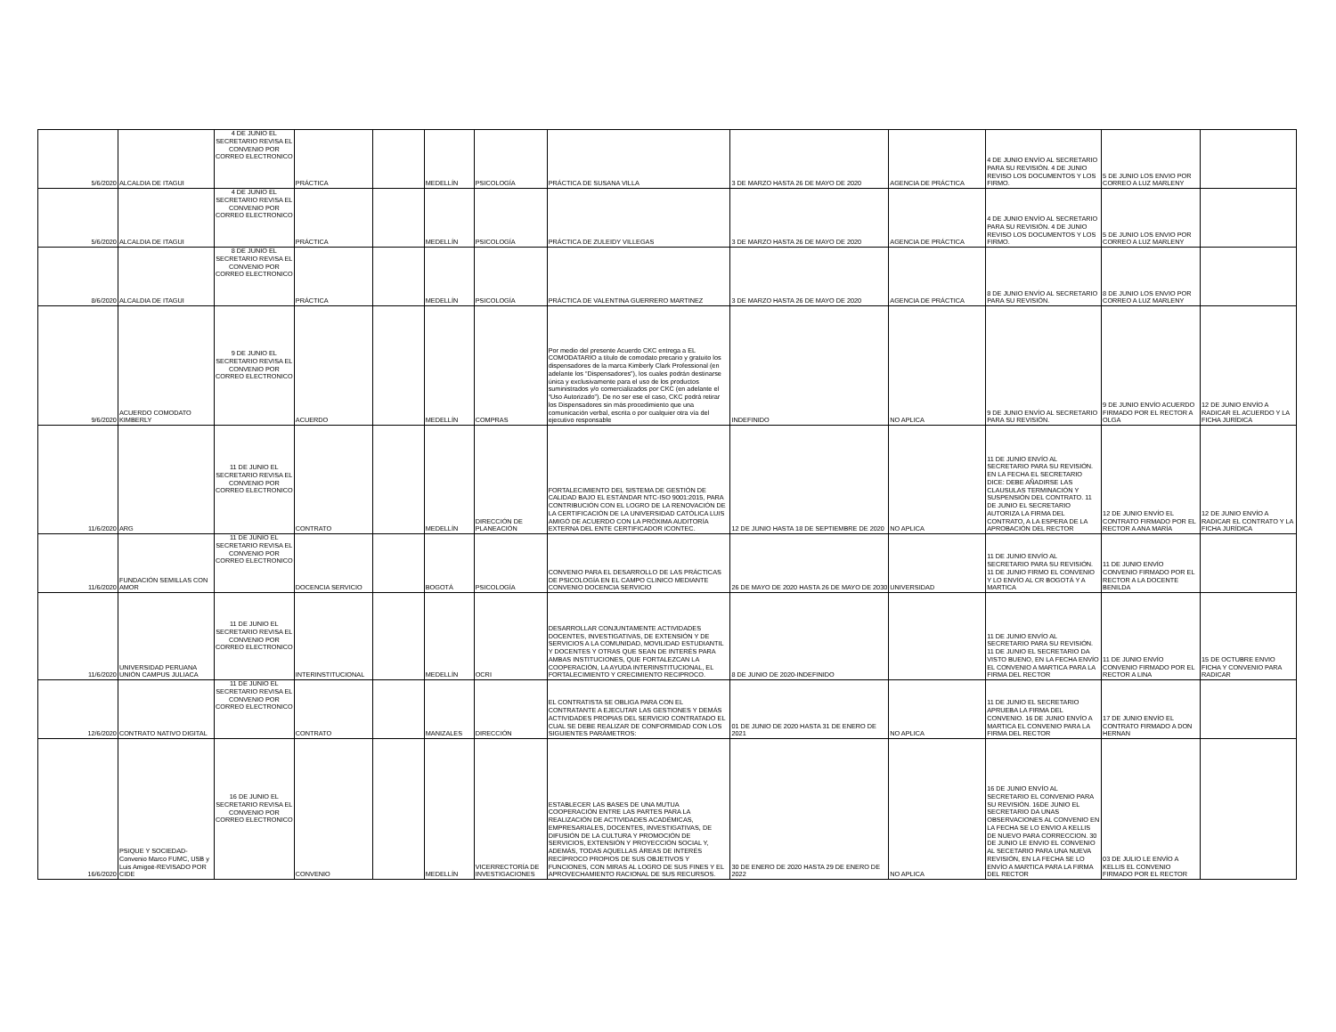| 5/6/2020 | ALCALDIA DE ITAGUI | 4 DE JUNIO EL SECRETARIO REVISA EL CONVENIO POR CORREO ELECTRONICO | PRÁCTICA | | MEDELLÍN | PSICOLOGÍA | PRÁCTICA DE SUSANA VILLA | 3 DE MARZO HASTA 26 DE MAYO DE 2020 | AGENCIA DE PRÁCTICA | 4 DE JUNIO ENVÍO AL SECRETARIO PARA SU REVISIÓN. 4 DE JUNIO REVISO LOS DOCUMENTOS Y LOS FIRMO. | 5 DE JUNIO LOS ENVIO POR CORREO A LUZ MARLENY | |
| 5/6/2020 | ALCALDIA DE ITAGUI | 4 DE JUNIO EL SECRETARIO REVISA EL CONVENIO POR CORREO ELECTRONICO | PRÁCTICA | | MEDELLÍN | PSICOLOGÍA | PRÁCTICA DE ZULEIDY VILLEGAS | 3 DE MARZO HASTA 26 DE MAYO DE 2020 | AGENCIA DE PRÁCTICA | 4 DE JUNIO ENVÍO AL SECRETARIO PARA SU REVISIÓN. 4 DE JUNIO REVISO LOS DOCUMENTOS Y LOS FIRMO. | 5 DE JUNIO LOS ENVIO POR CORREO A LUZ MARLENY | |
| 8/6/2020 | ALCALDIA DE ITAGUI | 8 DE JUNIO EL SECRETARIO REVISA EL CONVENIO POR CORREO ELECTRONICO | PRÁCTICA | | MEDELLÍN | PSICOLOGÍA | PRÁCTICA DE VALENTINA GUERRERO MARTINEZ | 3 DE MARZO HASTA 26 DE MAYO DE 2020 | AGENCIA DE PRÁCTICA | 8 DE JUNIO ENVÍO AL SECRETARIO PARA SU REVISIÓN. | 8 DE JUNIO LOS ENVIO POR CORREO A LUZ MARLENY | |
| 9/6/2020 | ACUERDO COMODATO KIMBERLY | 9 DE JUNIO EL SECRETARIO REVISA EL CONVENIO POR CORREO ELECTRONICO | ACUERDO | | MEDELLÍN | COMPRAS | Por medio del presente Acuerdo CKC entrega a EL COMODATARIO a título de comodato precario y gratuito los dispensadores de la marca Kimberly Clark Professional (en adelante los “Dispensadores”), los cuales podrán destinarse única y exclusivamente para el uso de los productos suministrados y/o comercializados por CKC (en adelante el “Uso Autorizado”). De no ser ese el caso, CKC podrá retirar los Dispensadores sin más procedimiento que una comunicación verbal, escrita o por cualquier otra vía del ejecutivo responsable | INDEFINIDO | NO APLICA | 9 DE JUNIO ENVÍO AL SECRETARIO PARA SU REVISIÓN. | 9 DE JUNIO ENVÍO ACUERDO FIRMADO POR EL RECTOR A OLGA | 12 DE JUNIO ENVÍO A RADICAR EL ACUERDO Y LA FICHA JURÍDICA |
| 11/6/2020 | ARG | 11 DE JUNIO EL SECRETARIO REVISA EL CONVENIO POR CORREO ELECTRONICO | CONTRATO | | MEDELLÍN | DIRECCIÓN DE PLANEACIÓN | FORTALECIMIENTO DEL SISTEMA DE GESTIÓN DE CALIDAD BAJO EL ESTÁNDAR NTC-ISO 9001:2015, PARA CONTRIBUCIÓN CON EL LOGRO DE LA RENOVACIÓN DE LA CERTIFICACIÓN DE LA UNIVERSIDAD CATÓLICA LUIS AMIGÓ DE ACUERDO CON LA PRÓXIMA AUDITORÍA EXTERNA DEL ENTE CERTIFICADOR ICONTEC. | 12 DE JUNIO HASTA 18 DE SEPTIEMBRE DE 2020 | NO APLICA | 11 DE JUNIO ENVÍO AL SECRETARIO PARA SU REVISIÓN. EN LA FECHA EL SECRETARIO DICE: DEBE AÑADIRSE LAS CLAUSULAS TERMINACIÓN Y SUSPENSIÓN DEL CONTRATO. 11 DE JUNIO EL SECRETARIO AUTORIZA LA FIRMA DEL CONTRATO, A LA ESPERA DE LA APROBACIÓN DEL RECTOR | 12 DE JUNIO ENVÍO EL CONTRATO FIRMADO POR EL RECTOR A ANA MARÍA | 12 DE JUNIO ENVÍO A RADICAR EL CONTRATO Y LA FICHA JURÍDICA |
| 11/6/2020 | FUNDACIÓN SEMILLAS CON AMOR | 11 DE JUNIO EL SECRETARIO REVISA EL CONVENIO POR CORREO ELECTRONICO | DOCENCIA SERVICIO | | BOGOTÁ | PSICOLOGÍA | CONVENIO PARA EL DESARROLLO DE LAS PRÁCTICAS DE PSICOLOGÍA EN EL CAMPO CLINICO MEDIANTE CONVENIO DOCENCIA SERVICIO | 26 DE MAYO DE 2020 HASTA 26 DE MAYO DE 2030 | UNIVERSIDAD | 11 DE JUNIO ENVÍO AL SECRETARIO PARA SU REVISIÓN. 11 DE JUNIO FIRMO EL CONVENIO Y LO ENVÍO AL CR BOGOTÁ Y A MARTICA | 11 DE JUNIO ENVÍO CONVENIO FIRMADO POR EL RECTOR A LA DOCENTE BENILDA | |
| 11/6/2020 | UNIVERSIDAD PERUANA UNIÓN CAMPUS JULIACA | 11 DE JUNIO EL SECRETARIO REVISA EL CONVENIO POR CORREO ELECTRONICO | INTERINSTITUCIONAL | | MEDELLÍN | OCRI | DESARROLLAR CONJUNTAMENTE ACTIVIDADES DOCENTES, INVESTIGATIVAS, DE EXTENSIÓN Y DE SERVICIOS A LA COMUNIDAD, MOVILIDAD ESTUDIANTIL Y DOCENTES Y OTRAS QUE SEAN DE INTERÉS PARA AMBAS INSTITUCIONES, QUE FORTALEZCAN LA COOPERACIÓN, LA AYUDA INTERINSTITUCIONAL, EL FORTALECIMIENTO Y CRECIMIENTO RECIPROCO. | 8 DE JUNIO DE 2020-INDEFINIDO | | 11 DE JUNIO ENVÍO AL SECRETARIO PARA SU REVISIÓN. 11 DE JUNIO EL SECRETARIO DA VISTO BUENO, EN LA FECHA ENVÍO EL CONVENIO A MARTICA PARA LA FIRMA DEL RECTOR | 11 DE JUNIO ENVÍO CONVENIO FIRMADO POR EL RECTOR A LINA | 15 DE OCTUBRE ENVIO FICHA Y CONVENIO PARA RADICAR |
| 12/6/2020 | CONTRATO NATIVO DIGITAL | 11 DE JUNIO EL SECRETARIO REVISA EL CONVENIO POR CORREO ELECTRONICO | CONTRATO | | MANIZALES | DIRECCIÓN | EL CONTRATISTA SE OBLIGA PARA CON EL CONTRATANTE A EJECUTAR LAS GESTIONES Y DEMÁS ACTIVIDADES PROPIAS DEL SERVICIO CONTRATADO EL CUAL SE DEBE REALIZAR DE CONFORMIDAD CON LOS SIGUIENTES PARÁMETROS: | 01 DE JUNIO DE 2020 HASTA 31 DE ENERO DE 2021 | NO APLICA | 11 DE JUNIO EL SECRETARIO APRUEBA LA FIRMA DEL CONVENIO. 16 DE JUNIO ENVÍO A MARTICA EL CONVENIO PARA LA FIRMA DEL RECTOR | 17 DE JUNIO ENVÍO EL CONTRATO FIRMADO A DON HERNAN | |
| 16/6/2020 | PSIQUE Y SOCIEDAD-Convenio Marco FUMC, USB y Luis Amigoē-REVISADO POR CIDE | 16 DE JUNIO EL SECRETARIO REVISA EL CONVENIO POR CORREO ELECTRONICO | CONVENIO | | MEDELLÍN | VICERRECTORÍA DE INVESTIGACIONES | ESTABLECER LAS BASES DE UNA MUTUA COOPERACIÓN ENTRE LAS PARTES PARA LA REALIZACIÓN DE ACTIVIDADES ACADÉMICAS, EMPRESARIALES, DOCENTES, INVESTIGATIVAS, DE DIFUSIÓN DE LA CULTURA Y PROMOCIÓN DE SERVICIOS, EXTENSIÓN Y PROYECCIÓN SOCIAL Y, ADEMÁS, TODAS AQUELLAS ÁREAS DE INTERÉS RECÍPROCO PROPIOS DE SUS OBJETIVOS Y FUNCIONES, CON MIRAS AL LOGRO DE SUS FINES Y EL APROVECHAMIENTO RACIONAL DE SUS RECURSOS. | 30 DE ENERO DE 2020 HASTA 29 DE ENERO DE 2022 | NO APLICA | 16 DE JUNIO ENVÍO AL SECRETARIO EL CONVENIO PARA SU REVISIÓN. 16DE JUNIO EL SECRETARIO DA UNAS OBSERVACIONES AL CONVENIO EN LA FECHA SE LO ENVIO A KELLIS DE NUEVO PARA CORRECCION. 30 DE JUNIO LE ENVIO EL CONVENIO AL SECETARIO PARA UNA NUEVA REVISIÓN, EN LA FECHA SE LO ENVÍO A MARTICA PARA LA FIRMA DEL RECTOR | 03 DE JULIO LE ENVÍO A KELLIS EL CONVENIO FIRMADO POR EL RECTOR | |